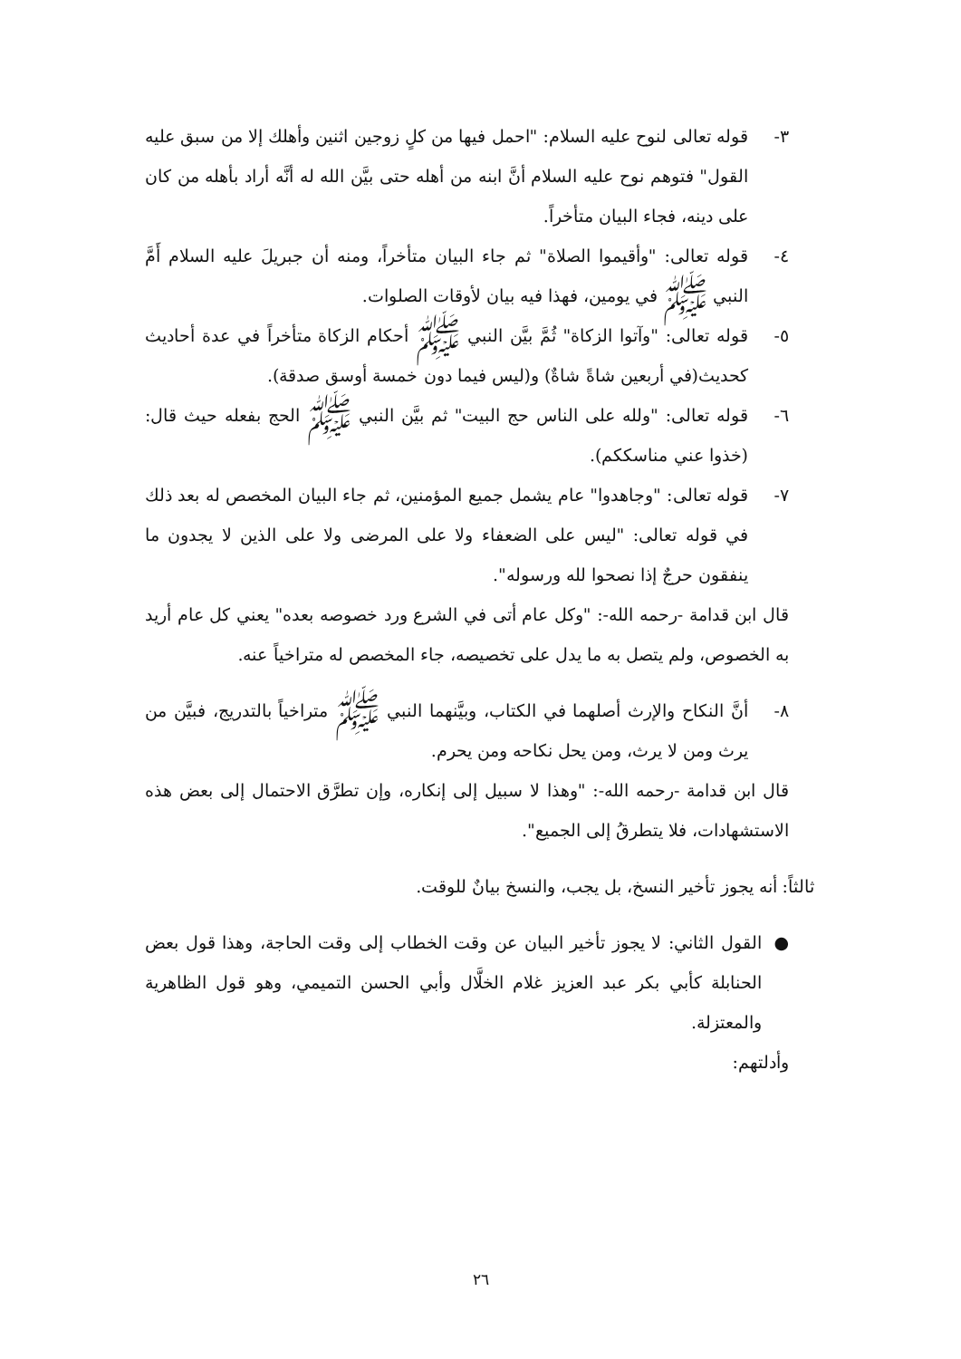٣- قوله تعالى لنوح عليه السلام: "احمل فيها من كلٍ زوجين اثنين وأهلك إلا من سبق عليه القول" فتوهم نوح عليه السلام أنَّ ابنه من أهله حتى بيَّن الله له أنَّه أراد بأهله من كان على دينه، فجاء البيان متأخراً.
٤- قوله تعالى: "وأقيموا الصلاة" ثم جاء البيان متأخراً، ومنه أن جبريلَ عليه السلام أَمَّ النبي ﷺ في يومين، فهذا فيه بيان لأوقات الصلوات.
٥- قوله تعالى: "وآتوا الزكاة" ثُمَّ بيَّن النبي ﷺ أحكام الزكاة متأخراً في عدة أحاديث كحديث(في أربعين شاةً شاةٌ) و(ليس فيما دون خمسة أوسق صدقة).
٦- قوله تعالى: "ولله على الناس حج البيت" ثم بيَّن النبي ﷺ الحج بفعله حيث قال: (خذوا عني مناسككم).
٧- قوله تعالى: "وجاهدوا" عام يشمل جميع المؤمنين، ثم جاء البيان المخصص له بعد ذلك في قوله تعالى: "ليس على الضعفاء ولا على المرضى ولا على الذين لا يجدون ما ينفقون حرجٌ إذا نصحوا لله ورسوله".
قال ابن قدامة -رحمه الله-: "وكل عام أتى في الشرع ورد خصوصه بعده" يعني كل عام أريد به الخصوص، ولم يتصل به ما يدل على تخصيصه، جاء المخصص له متراخياً عنه.
٨- أنَّ النكاح والإرث أصلهما في الكتاب، وبيَّنهما النبي ﷺ متراخياً بالتدريج، فبيَّن من يرث ومن لا يرث، ومن يحل نكاحه ومن يحرم.
قال ابن قدامة -رحمه الله-: "وهذا لا سبيل إلى إنكاره، وإن تطرَّق الاحتمال إلى بعض هذه الاستشهادات، فلا يتطرقُ إلى الجميع".
ثالثاً: أنه يجوز تأخير النسخ، بل يجب، والنسخ بيانٌ للوقت.
● القول الثاني: لا يجوز تأخير البيان عن وقت الخطاب إلى وقت الحاجة، وهذا قول بعض الحنابلة كأبي بكر عبد العزيز غلام الخلَّال وأبي الحسن التميمي، وهو قول الظاهرية والمعتزلة.
وأدلتهم:
٢٦